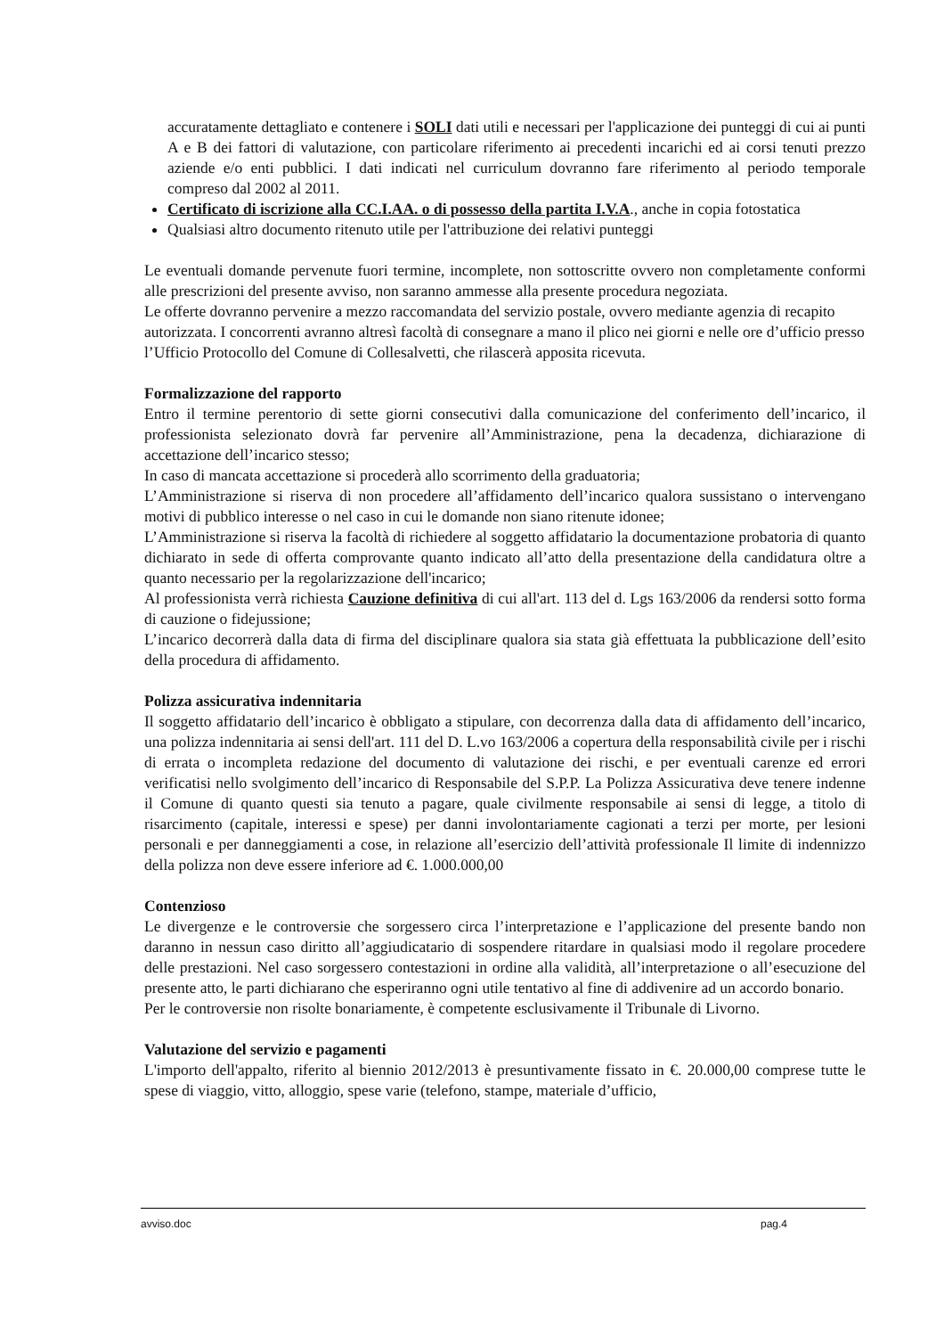accuratamente dettagliato e contenere i SOLI dati utili e necessari per l'applicazione dei punteggi di cui ai punti A e B dei fattori di valutazione, con particolare riferimento ai precedenti incarichi ed ai corsi tenuti prezzo aziende e/o enti pubblici. I dati indicati nel curriculum dovranno fare riferimento al periodo temporale compreso dal 2002 al 2011.
Certificato di iscrizione alla CC.I.AA. o di possesso della partita I.V.A., anche in copia fotostatica
Qualsiasi altro documento ritenuto utile per l'attribuzione dei relativi punteggi
Le eventuali domande pervenute fuori termine, incomplete, non sottoscritte ovvero non completamente conformi alle prescrizioni del presente avviso, non saranno ammesse alla presente procedura negoziata.
Le offerte dovranno pervenire a mezzo raccomandata del servizio postale, ovvero mediante agenzia di recapito autorizzata. I concorrenti avranno altresì facoltà di consegnare a mano il plico nei giorni e nelle ore d’ufficio presso l’Ufficio Protocollo del Comune di Collesalvetti, che rilascerà apposita ricevuta.
Formalizzazione del rapporto
Entro il termine perentorio di sette giorni consecutivi dalla comunicazione del conferimento dell’incarico, il professionista selezionato dovrà far pervenire all’Amministrazione, pena la decadenza, dichiarazione di accettazione dell’incarico stesso;
In caso di mancata accettazione si procederà allo scorrimento della graduatoria;
L’Amministrazione si riserva di non procedere all’affidamento dell’incarico qualora sussistano o intervengano motivi di pubblico interesse o nel caso in cui le domande non siano ritenute idonee;
L’Amministrazione si riserva la facoltà di richiedere al soggetto affidatario la documentazione probatoria di quanto dichiarato in sede di offerta comprovante quanto indicato all’atto della presentazione della candidatura oltre a quanto necessario per la regolarizzazione dell'incarico;
Al professionista verrà richiesta Cauzione definitiva di cui all'art. 113 del d. Lgs 163/2006 da rendersi sotto forma di cauzione o fidejussione;
L’incarico decorrerà dalla data di firma del disciplinare qualora sia stata già effettuata la pubblicazione dell’esito della procedura di affidamento.
Polizza assicurativa indennitaria
Il soggetto affidatario dell’incarico è obbligato a stipulare, con decorrenza dalla data di affidamento dell’incarico, una polizza indennitaria ai sensi dell'art. 111 del D. L.vo 163/2006 a copertura della responsabilità civile per i rischi di errata o incompleta redazione del documento di valutazione dei rischi, e per eventuali carenze ed errori verificatisi nello svolgimento dell’incarico di Responsabile del S.P.P. La Polizza Assicurativa deve tenere indenne il Comune di quanto questi sia tenuto a pagare, quale civilmente responsabile ai sensi di legge, a titolo di risarcimento (capitale, interessi e spese) per danni involontariamente cagionati a terzi per morte, per lesioni personali e per danneggiamenti a cose, in relazione all’esercizio dell’attività professionale Il limite di indennizzo della polizza non deve essere inferiore ad €. 1.000.000,00
Contenzioso
Le divergenze e le controversie che sorgessero circa l’interpretazione e l’applicazione del presente bando non daranno in nessun caso diritto all’aggiudicatario di sospendere ritardare in qualsiasi modo il regolare procedere delle prestazioni. Nel caso sorgessero contestazioni in ordine alla validità, all’interpretazione o all’esecuzione del presente atto, le parti dichiarano che esperiranno ogni utile tentativo al fine di addivenire ad un accordo bonario.
Per le controversie non risolte bonariamente, è competente esclusivamente il Tribunale di Livorno.
Valutazione del servizio e pagamenti
L'importo dell'appalto, riferito al biennio 2012/2013 è presuntivamente fissato in €. 20.000,00 comprese tutte le spese di viaggio, vitto, alloggio, spese varie (telefono, stampe, materiale d’ufficio,
avviso.doc pag.4